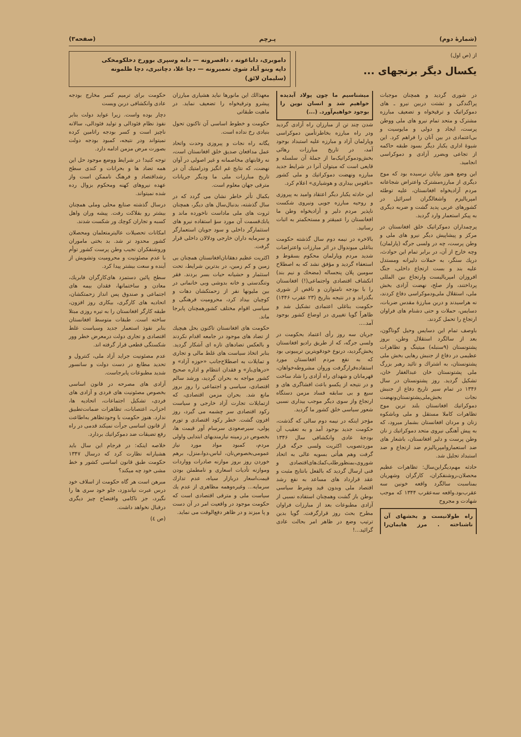(شمارهٔ دوم) پـرچم (صفحه۳)
از (ص اول)
یکسال دیگر برنجهای ...
داموبری، داباغونه ، داقصرونه — دابه وسپری بوورخ دخلکومخکی
داپه وینو آباد شوی تعمیرونه — دچا غلا، دچاتیری، دچا ظلمونه
(سلیمان لائق)
در شوری گردید و همچنان موجبات پراگندگی و تشتت دربین نیرو ـ های دموکراتیک و ترقیخواه و تضعیف مبارزه مشترک و متحد تمام نیرو های ملی ووطن پرست، ایجاد و دولی و مایوسیت و بی‌اعتمادی در بین آنان را فراهم کرد. این شیوهٔ اداری یکبار دیگر بسود طبقه حاکمه از تجاعی وبضرر آزادی و دموکراسی انجامید.
این وضع هنوز بپایان نرسیده بود که موج دیگری از مبارزه‌مشترک واعتراض شجاعانه مردم آزادیخواه افغانستان، علیه توطئه امپریالیزم واشغالگران اسرائیل در کشورهای عربی پدید گشت و ضربه دیگری به پیکر استعمار وارد گردید.
پرچمداران دموکراتیک خلق افغانستان در مرکز و پیشاپیش دیگر نیرو های ملی و وطن پرست، چه در ولسی جرگه (پارلمان) وچه خارج از آن، در برابر تمام این حوادث، دریك سنگر، به حملات دلیرانه ومستدل علیه بند و بست ارتجاع داخلی، جنگ افروزان امپریالیست وارتجاع بین المللی پرداختند، واز صلح، نهضت آزادی بخش ملی، استقلال ملی‌ودموکراسی دفاع کردند، نه هراسیدند و دربن مبارزهٔ مقدس ضربات، دسایس، حملات و حتی دشنام های فراوان ارتجاع را تحمل کردند.
باوصف تمام این دسایس وحیل گوناگون، بعد از سالگرد استقلال وطن، بروز پشتونستان (۹سنبله) میتینگ و تظاهرات عظیمی در دفاع از جنبش رهایی بخش ملی پشتونستان، به اشتراك و تائید رهبر بزرگ ملی پشتونستان خان عبدالغفار خان، تشکیل گردید. روز پشتونستان در سال ۱۳۴۶ در تمام سیر تاریخ دفاع از جنبش نجات بخش‌ملی‌پشتونستان‌ونهضت دموکراتیك افغانستان بلند ترین موج تظاهرات کاملا مستقل و ملی وباشکوه زنان و مردان افغانستان بشمار میرود، که به پیش آهنگی نیروی متحد دموکراتیك ز نان وطن پرست و دلیر افغانستان، باشعار های ضد استعماروامپریالیزم ضد ارتجاع و ضد استبداد تجلیل شد.
حادثه مهم‌دیگراین‌سال: تظاهرات عظیم محصلان،روشنفکران، کارگران وشهریان بمناسبت سالگرد واقعه خونین سه عقرب‌بود.واقعه سه‌عقرب ۱۳۴۴ که موجب شهادت و مجروح
راه طولانیست و بخشهای آن ناشناخته . مرز هایمان‌را میشناسیم ما چون پولاد آبدیده خواهیم شد و انسان نوین را بوجود خواهیم‌آورد. (...)
شدن چند تن از مبارزان راه آزادی گردید ودر راه مبارزه بخاطرتأمین دموکراسی وپارلمان آزاد و مبارزه علیه استبداد بوجود آمد، در تاریخ مبارزات رهائی بخش‌ودموکراتیک‌ما از جملهٔ آن سلسله و قایعی است که میتوان آنرا در شرایط جدید مبارزه ونهضت دموکراتیك و ملی کشور «ناقوس بیداری و هوشیاری» اعلام کرد.
این حادثه یکبار دیگر اعتقاد وامید به پیروزی و روحیه مبارزه جویی ونیروی شکست ناپذیر مردم دلیر و آزادیخواه وطن ما افغانستان را عمیقتر و مستحکمتر به اثبات رسانید.
بالاخره در نیمه دوم سال گذشته حکومت بناغلی میوندوال در اثر مبارزات واعتراضات شدید مردم وپارلمان محکوم بسقوط و استعفاء گردید و مؤفق نشد که به اصطلاح سومین پلان پنجساله (مضحك و نیم بند) انکشاف اقتصادی واجتماعی(!) افغانستان را با بودجه نامتوازن و ناقص از شوری بگذراند و در نتیجه بتاریخ (۲۳ عقرب ۱۴۴۶) حکومت بناغلی اعتمادی تشکیل شد و ظاهراً گویا تغییری در اوضاع کشور بوجود آمد....
جریان سه روز رأی اعتماد بحکومت در ولسی جرگه، که از طریق رادیو افغانستان پخش‌گردید، درنوع خودقویترین تریبیونی بود که به نفع مردم افغانستان مورد استفاده‌قرارگرفت وروان مشروطه‌خواهان، قهرمانان و شهدای راه آزادی را شاد ساخت و در نتیجه از یکسو باعث افشاگری های و سیع و بی سابقه فساد مزمن دستگاه ارتجاع واز سوی دیگر موجب بیداری نسبی شعور سیاسی خلق کشور ما گردید.
مؤجز اینکه در نیمه دوم سالی که گذشت، حکومت جدید بوجود آمد و به تعقیب آن بودجهٔ عادی وانکشافی سال ۱۳۴۶ موردتصویب اکثریت ولسی جرگه قرار گرفت وهم هیأتی بسویه عالی به اتحاد شوروی،بمنظورطلب‌کمك‌های‌اقتصادی و فنی ارسال گردید که بالفعل بانتایج مثبت و عقد قرارداد های مساعد به نفع رشد اقتصاد ملی وبدون قید وشرط سیاسی بوطن باز گشت وهمچنان استفاده نسبی از آزادی مطبوعات بعد از مبارزات فراوان مطرح بحث روز قرارگرفت. گویا بدین ترتیب وضع در ظاهر امر بحالت عادی گرائید...!
معهذالك این مانورها نباید هشیاری مبارزان پیشرو وترقیخواه را تضعیف نماید. در ماهیت طبقاتی
حکومت و خطوط اساسی آن تاکنون تحول بنیادی رخ نداده است.
یگانه راه نجات و پیروزی وحدت واتحاد عمل مدافعان صدیق خلق افغانستان است، نه رقابتهای مخاصمانه و غیر اصولی در آوان نهضت، که نتایج غم انگیز ودرامتیك آن در تاریخ مبارزات ملی ما ودیگر جریانات مترقی جهان معلوم است.
بکمال تأثر خاطر نشان می گردد که در سال گذشته، بدنبال‌سال های دیگر، همچنان ثروت های ملی ماداست ناخورده ماند و یابك‌قسمت آن مورد سؤ استفاده نیرو های استثمارگر داخلی و سود جویان استعمارگر و سرمایه داران خارجی ودلالان داخلی قرار گرفت.
اکثریت عظیم دهقانان‌افغانستان همچنان بی زمین و کم زمین، در بدترین شرایط، تحت استثمار و حشیانه حیات بسر بردند. فقر وتنگدستی و خانه بدوشی وبی خانمانی در بین ملیونها نفر از زحمتکشان دهات و کوچیان بیداد کرد، محرومیت فرهنگی و سیاسی اقوام مختلف کشورهمچنان پابرجا ماند.
حکومت های افغانستان تاکنون بحل هیچیك از تضاد های موجود در جامعه اقدام نکردند و بالعکس تضادهای تازه ای آشکار گردید. بنابر اتخاذ سیاست های غلط مالی و تجاری و تمایلات به اصطلاح‌جانب «حوزه آزاد» و «درهای‌باز» و فقدان انتظام و اداره صحیح کشور مواجه به بحران گردید، ورشد سالم اقتصادی، سیاسی و اجتماعی را روز بروز مانع شد. بحران مزمن اقتصادی، که ازتمایلات تجارت آزاد خارجی و سیاست رکود اقتصادی سر چشمه می گیرد، روز افزون گشت. خطر رکود اقتصادی و تورم پولی، سیرصعودی سرسام آور قیمت ها، بخصوص در زمینه نیازمندیهای ابتدایی واولی مردم، کمبود مواد مورد نیاز عمومی‌بخصوص‌نان، لباس،دوا،منزل، برهم خوردن روز بروز موازنه صادرات وواردات وموازنه تأدیات اسعاری و نامطمئن بودن قیمت‌اسعار دربازار سیاه، عدم تدارك سرمایه... وغیره‌وهمه مظاهری از عدم یك سیاست ملی و مترقی اقتصادی است که حکومت موجود در واقعیت امر در آن دست و پا میزند و در ظاهر دفع‌الوقت می نماید.
حکومت برای ترمیم کسر مخارج بودجه عادی وانکشافی دربن وبست
دچار بوده واست. زیرا عواید دولت بنابر نفوذ نظام فئودالی و تولید فئودالی، سالانه ناچیز است و کسر بودجه راتامین کرده نمیتواند ودر نتیجه، کمبود بودجه دولت بصورت مرض مزمن ادامه دارد.
توجه کنید! در شرایط ووضع موجود حل این همه تضاد ها و بحرانات و کندی سطح رشداقتصاد و فرهنگ ناممکن است واز عهده نیروهای کهنه ومحکوم بزوال رده شده نمیتواند.
درسال گذشته صنایع محلی وملی همچنان بیشتر رو بفلاکت رفت. پیشه وران واهل کسبه و تجاران کوچك ور شکست شدند.
امکانات تحصیلات عالیترمتعلمان ومحصلان کشور محدود تر شد. بد بختی ماموران وروشنفکران نجیب وطن پرست کشور توأم با عدم مصئونیت و محرومیت وتشویش از آینده و سعت بیشتر پیدا کرد.
سطح پائین دستمزد های‌کارگران فابریك، معادن و ساختمانها، فقدان بیمه های اجتماعی و صندوق پس انداز زحمتکشان، اتحادیه های کارگری، بیکاری روز افزون، طبقه کارگر افغانستان را به تیره روزی مبتلا ساخته است. طبقات متوسط افغانستان بنابر نفوذ استعمار جدید وسیاست غلط اقتصادی و تجاری دولت درمعرض خطر وور شکستگی قطعی قرار گرفته اند.
عدم مصئونیت جراید آزاد ملی، کنترول و تحدید مطابع در دست دولت و سانسور شدید مطبوعات پابرجاست.
آزادی های مصرحه در قانون اساسی بخصوص مصئونیت های فردی و آزادی های فردی، تشکیل اجتماعات، اتحادیه ها، احزاب، اعتصابات، تظاهرات ضمانت‌تطبیق ندارد. هنوز حکومت با وجودتظاهر به‌اطاعت از قانون اساسی جرأت نمیکند قدمی در راه رفع تضیقات ضد دموکراتیك بردارد.
خلاصه اینکه: در فرجام این سال باید هشیارانه نظارت کرد که درسال ۱۳۴۷ حکومت طبق قانون اساسی کشور و خط مشی خود چه میکند؟
مبرهن است هر گاه حکومت از اسلاف خود درس عبرت نیاندوزد، جلو خود سری ها را نگیرد، جز ناکامی وافتضاح چیز دیگری درقبال نخواهد داشت.
(ص ٤)